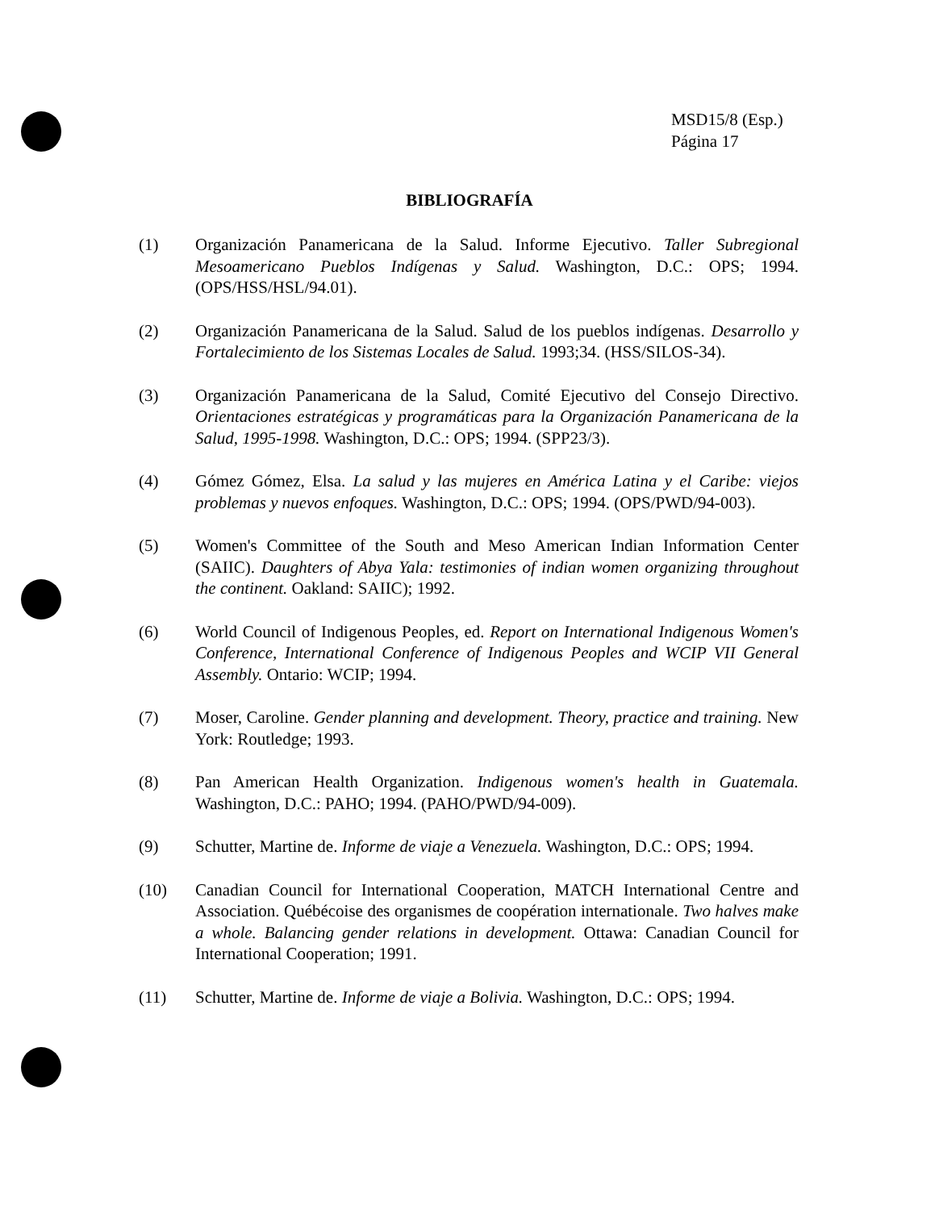MSD15/8 (Esp.)
Página 17
BIBLIOGRAFÍA
(1) Organización Panamericana de la Salud. Informe Ejecutivo. Taller Subregional Mesoamericano Pueblos Indígenas y Salud. Washington, D.C.: OPS; 1994. (OPS/HSS/HSL/94.01).
(2) Organización Panamericana de la Salud. Salud de los pueblos indígenas. Desarrollo y Fortalecimiento de los Sistemas Locales de Salud. 1993;34. (HSS/SILOS-34).
(3) Organización Panamericana de la Salud, Comité Ejecutivo del Consejo Directivo. Orientaciones estratégicas y programáticas para la Organización Panamericana de la Salud, 1995-1998. Washington, D.C.: OPS; 1994. (SPP23/3).
(4) Gómez Gómez, Elsa. La salud y las mujeres en América Latina y el Caribe: viejos problemas y nuevos enfoques. Washington, D.C.: OPS; 1994. (OPS/PWD/94-003).
(5) Women's Committee of the South and Meso American Indian Information Center (SAIIC). Daughters of Abya Yala: testimonies of indian women organizing throughout the continent. Oakland: SAIIC); 1992.
(6) World Council of Indigenous Peoples, ed. Report on International Indigenous Women's Conference, International Conference of Indigenous Peoples and WCIP VII General Assembly. Ontario: WCIP; 1994.
(7) Moser, Caroline. Gender planning and development. Theory, practice and training. New York: Routledge; 1993.
(8) Pan American Health Organization. Indigenous women's health in Guatemala. Washington, D.C.: PAHO; 1994. (PAHO/PWD/94-009).
(9) Schutter, Martine de. Informe de viaje a Venezuela. Washington, D.C.: OPS; 1994.
(10) Canadian Council for International Cooperation, MATCH International Centre and Association. Québécoise des organismes de coopération internationale. Two halves make a whole. Balancing gender relations in development. Ottawa: Canadian Council for International Cooperation; 1991.
(11) Schutter, Martine de. Informe de viaje a Bolivia. Washington, D.C.: OPS; 1994.